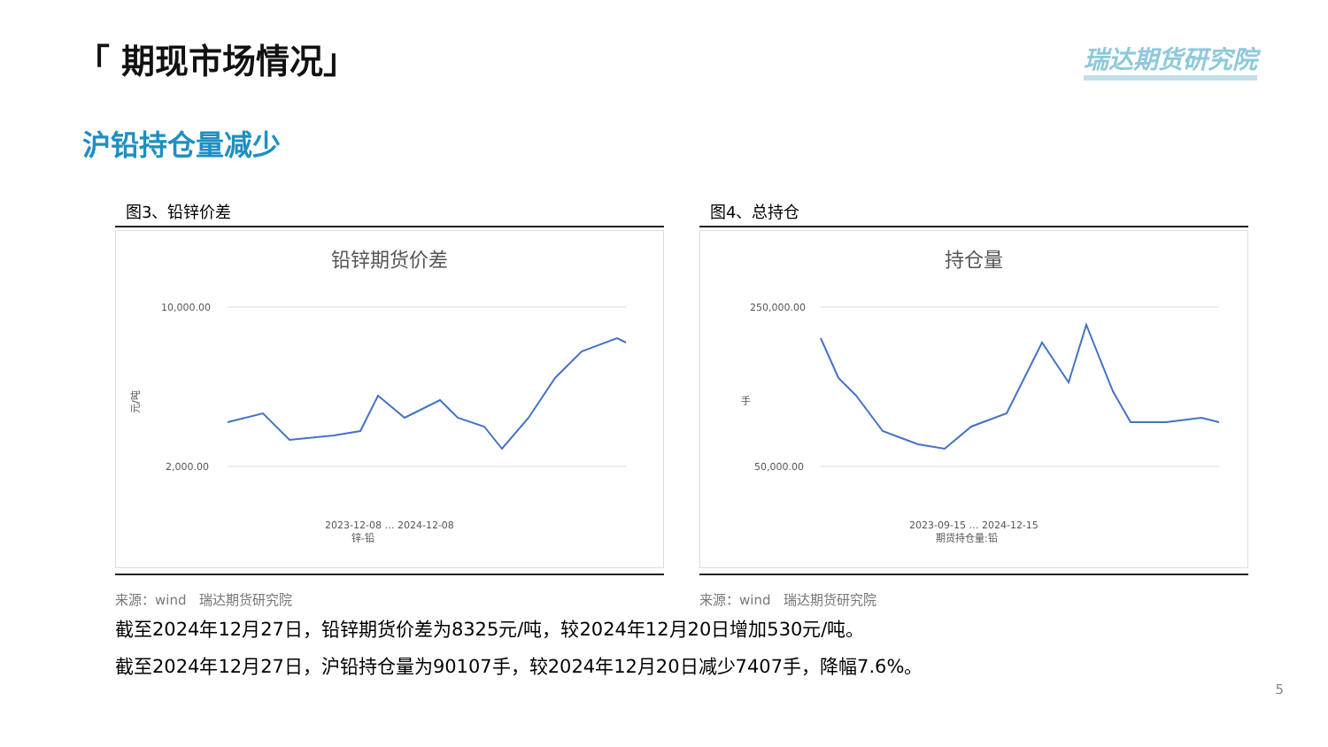「 期现市场情况」 瑞达期货研究院
沪铅持仓量减少
图3、铅锌价差
铅锌期货价差
元/吨
10,000.00
2,000.00
2023-12-08 … 2024-12-08
锌-铅
来源：wind　瑞达期货研究院
图4、总持仓
持仓量
手
250,000.00
50,000.00
2023-09-15 … 2024-12-15
期货持仓量:铅
来源：wind　瑞达期货研究院
截至2024年12月27日，铅锌期货价差为8325元/吨，较2024年12月20日增加530元/吨。
截至2024年12月27日，沪铅持仓量为90107手，较2024年12月20日减少7407手，降幅7.6%。
5